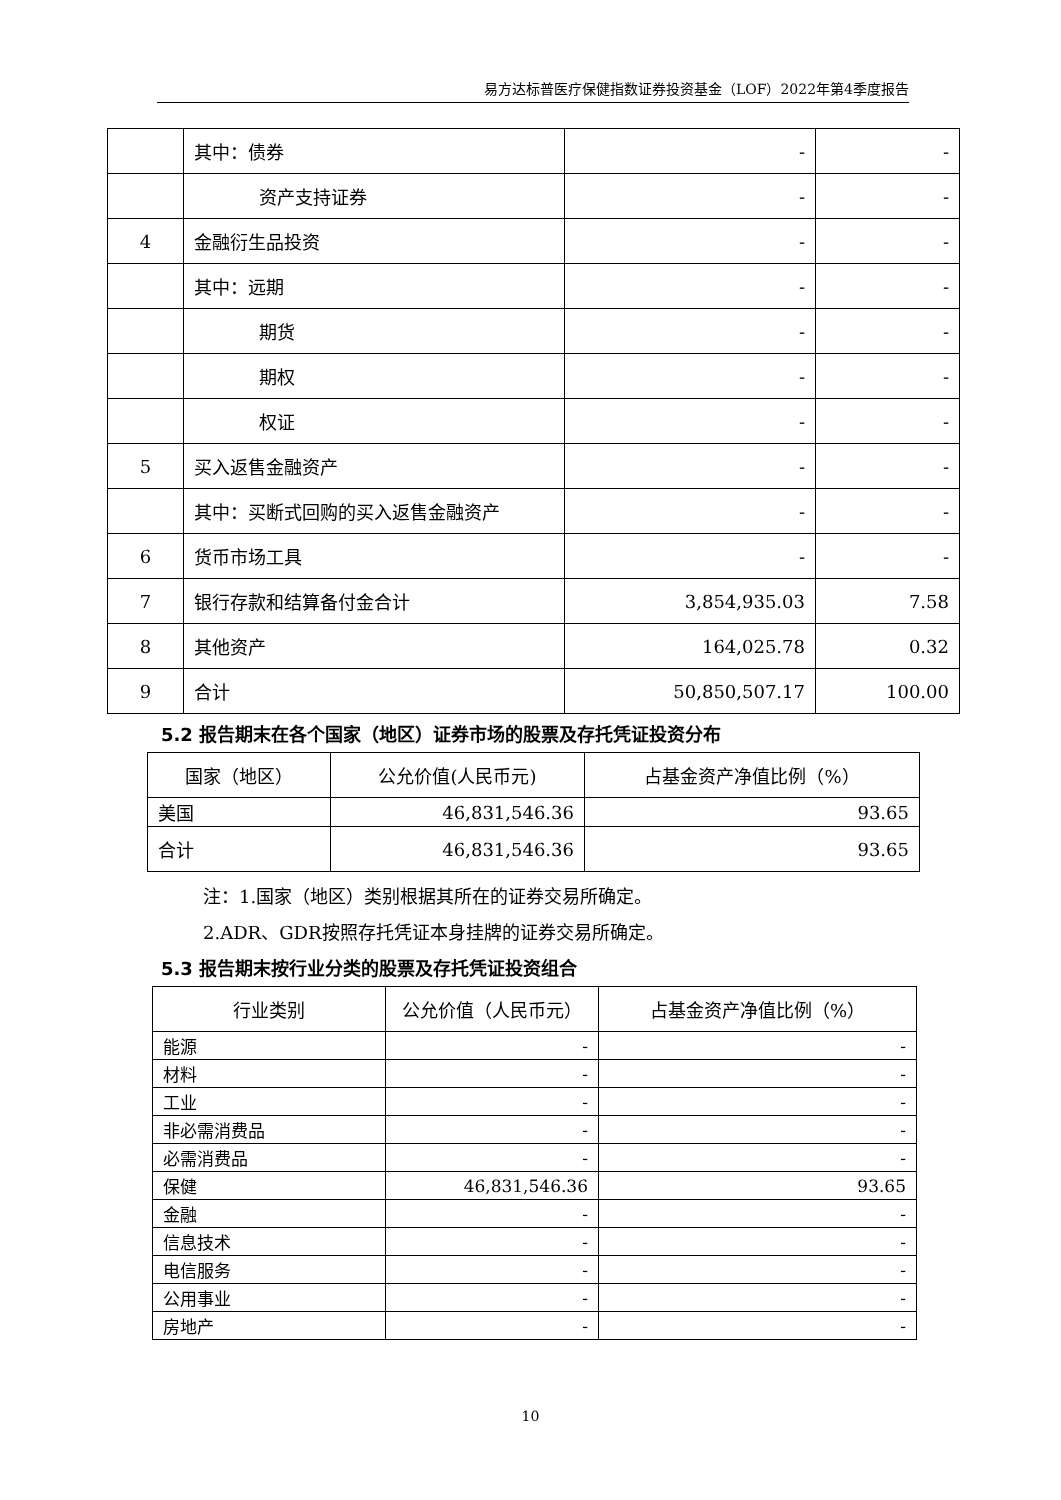易方达标普医疗保健指数证券投资基金（LOF）2022年第4季度报告
| | 其中：债券 | - | - |
| | 资产支持证券 | - | - |
| 4 | 金融衍生品投资 | - | - |
| | 其中：远期 | - | - |
| | 期货 | - | - |
| | 期权 | - | - |
| | 权证 | - | - |
| 5 | 买入返售金融资产 | - | - |
| | 其中：买断式回购的买入返售金融资产 | - | - |
| 6 | 货币市场工具 | - | - |
| 7 | 银行存款和结算备付金合计 | 3,854,935.03 | 7.58 |
| 8 | 其他资产 | 164,025.78 | 0.32 |
| 9 | 合计 | 50,850,507.17 | 100.00 |
5.2 报告期末在各个国家（地区）证券市场的股票及存托凭证投资分布
| 国家（地区） | 公允价值(人民币元) | 占基金资产净值比例（%） |
| --- | --- | --- |
| 美国 | 46,831,546.36 | 93.65 |
| 合计 | 46,831,546.36 | 93.65 |
注：1.国家（地区）类别根据其所在的证券交易所确定。
2.ADR、GDR按照存托凭证本身挂牌的证券交易所确定。
5.3 报告期末按行业分类的股票及存托凭证投资组合
| 行业类别 | 公允价值（人民币元） | 占基金资产净值比例（%） |
| --- | --- | --- |
| 能源 | - | - |
| 材料 | - | - |
| 工业 | - | - |
| 非必需消费品 | - | - |
| 必需消费品 | - | - |
| 保健 | 46,831,546.36 | 93.65 |
| 金融 | - | - |
| 信息技术 | - | - |
| 电信服务 | - | - |
| 公用事业 | - | - |
| 房地产 | - | - |
10